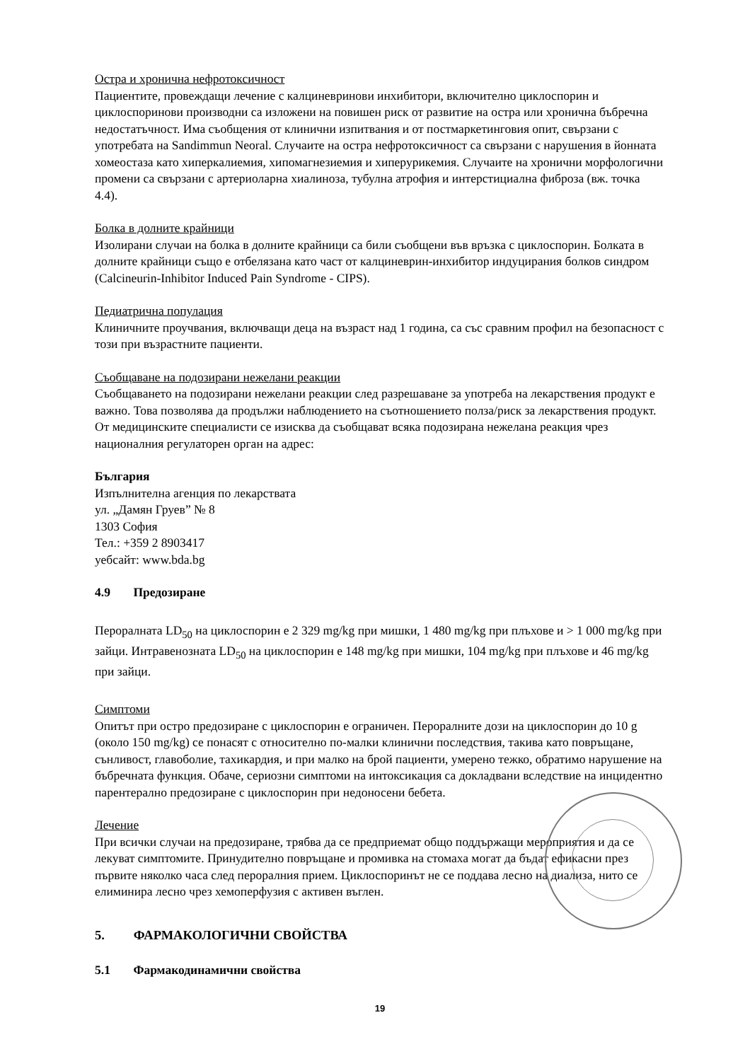Остра и хронична нефротоксичност
Пациентите, провеждащи лечение с калциневринови инхибитори, включително циклоспорин и циклоспоринови производни са изложени на повишен риск от развитие на остра или хронична бъбречна недостатъчност. Има съобщения от клинични изпитвания и от постмаркетинговия опит, свързани с употребата на Sandimmun Neoral. Случаите на остра нефротоксичност са свързани с нарушения в йонната хомеостаза като хиперкалиемия, хипомагнезиемия и хиперурикемия. Случаите на хронични морфологични промени са свързани с артериоларна хиалиноза, тубулна атрофия и интерстициална фиброза (вж. точка 4.4).
Болка в долните крайници
Изолирани случаи на болка в долните крайници са били съобщени във връзка с циклоспорин. Болката в долните крайници също е отбелязана като част от калциневрин-инхибитор индуцирания болков синдром (Calcineurin-Inhibitor Induced Pain Syndrome - CIPS).
Педиатрична популация
Клиничните проучвания, включващи деца на възраст над 1 година, са със сравним профил на безопасност с този при възрастните пациенти.
Съобщаване на подозирани нежелани реакции
Съобщаването на подозирани нежелани реакции след разрешаване за употреба на лекарствения продукт е важно. Това позволява да продължи наблюдението на съотношението полза/риск за лекарствения продукт. От медицинските специалисти се изисква да съобщават всяка подозирана нежелана реакция чрез националния регулаторен орган на адрес:
България
Изпълнителна агенция по лекарствата
ул. „Дамян Груев” № 8
1303 София
Тел.: +359 2 8903417
уебсайт: www.bda.bg
4.9 Предозиране
Пероралната LD<sub>50</sub> на циклоспорин е 2 329 mg/kg при мишки, 1 480 mg/kg при плъхове и > 1 000 mg/kg при зайци. Интравенозната LD<sub>50</sub> на циклоспорин е 148 mg/kg при мишки, 104 mg/kg при плъхове и 46 mg/kg при зайци.
Симптоми
Опитът при остро предозиране с циклоспорин е ограничен. Пероралните дози на циклоспорин до 10 g (около 150 mg/kg) се понасят с относително по-малки клинични последствия, такива като повръщане, сънливост, главоболие, тахикардия, и при малко на брой пациенти, умерено тежко, обратимо нарушение на бъбречната функция. Обаче, сериозни симптоми на интоксикация са докладвани вследствие на инцидентно парентерално предозиране с циклоспорин при недоносени бебета.
Лечение
При всички случаи на предозиране, трябва да се предприемат общо поддържащи мероприятия и да се лекуват симптомите. Принудително повръщане и промивка на стомаха могат да бъдат ефикасни през първите няколко часа след пероралния прием. Циклоспоринът не се поддава лесно на диализа, нито се елиминира лесно чрез хемоперфузия с активен въглен.
5. ФАРМАКОЛОГИЧНИ СВОЙСТВА
5.1 Фармакодинамични свойства
19